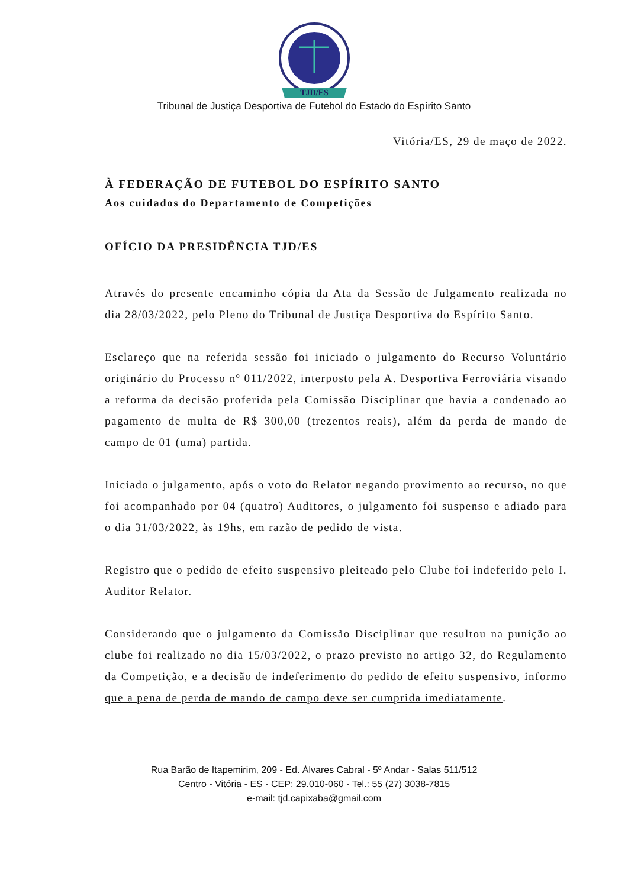TJD/ES
Tribunal de Justiça Desportiva de Futebol do Estado do Espírito Santo
Vitória/ES, 29 de maço de 2022.
À FEDERAÇÃO DE FUTEBOL DO ESPÍRITO SANTO
Aos cuidados do Departamento de Competições
OFÍCIO DA PRESIDÊNCIA TJD/ES
Através do presente encaminho cópia da Ata da Sessão de Julgamento realizada no dia 28/03/2022, pelo Pleno do Tribunal de Justiça Desportiva do Espírito Santo.
Esclareço que na referida sessão foi iniciado o julgamento do Recurso Voluntário originário do Processo nº 011/2022, interposto pela A. Desportiva Ferroviária visando a reforma da decisão proferida pela Comissão Disciplinar que havia a condenado ao pagamento de multa de R$ 300,00 (trezentos reais), além da perda de mando de campo de 01 (uma) partida.
Iniciado o julgamento, após o voto do Relator negando provimento ao recurso, no que foi acompanhado por 04 (quatro) Auditores, o julgamento foi suspenso e adiado para o dia 31/03/2022, às 19hs, em razão de pedido de vista.
Registro que o pedido de efeito suspensivo pleiteado pelo Clube foi indeferido pelo I. Auditor Relator.
Considerando que o julgamento da Comissão Disciplinar que resultou na punição ao clube foi realizado no dia 15/03/2022, o prazo previsto no artigo 32, do Regulamento da Competição, e a decisão de indeferimento do pedido de efeito suspensivo, informo que a pena de perda de mando de campo deve ser cumprida imediatamente.
Rua Barão de Itapemirim, 209 - Ed. Álvares Cabral - 5º Andar - Salas 511/512
Centro - Vitória - ES - CEP: 29.010-060 - Tel.: 55 (27) 3038-7815
e-mail: tjd.capixaba@gmail.com